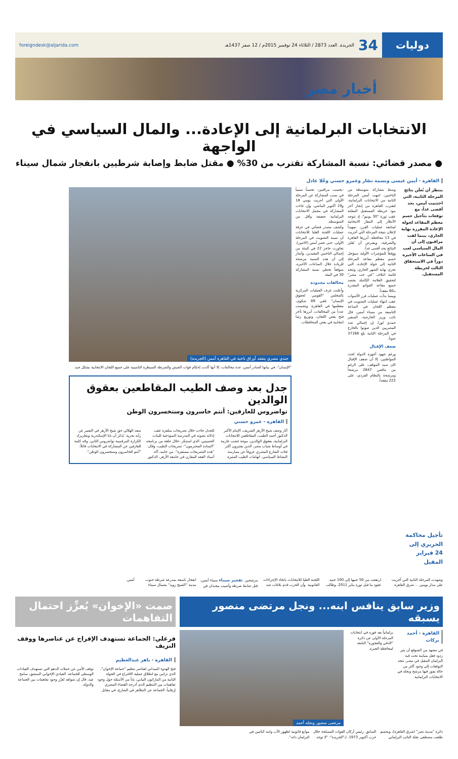دوليات
34
الجريدة. العدد 2873 / الثلاثاء 24 نوفمبر 2015م / 12 صفر 1437هـ
foreigndesk@aljarida.com
أخبار مصر
الانتخابات البرلمانية إلى الإعادة... والمال السياسي في الواجهة
● مصدر قضائي: نسبة المشاركة تقترب من 30% ● مقتل ضابط وإصابة شرطيين بانفجار شمال سيناء
القاهرة - أيمن عيسى ونسمة نصّار وعمرو حسني وعُلا عادل
ينتظر أن تُعلَن نتائج المرحلة الثانية، التي اختتمت أمس، بحد أقصى غداً، مع توقعات بتأجيل حسم معظم المقاعد لجولة الإعادة المقررة نهاية الجاري، بينما لفت مراقبون إلى أن المال السياسي لعب في الساعات الأخيرة دوراً في الاستحقاق الثالث لخريطة المستقبل.
تأجيل محاكمة الحريري إلى 24 فبراير المقبل
وسط مشاركة متوسطة من الناخبين، انتهت أمس المرحلة الثانية من الانتخابات البرلمانية، لتقترب القاهرة من إنجاز آخر بنود خريطة المستقبل المعلنة عقب ثورة "30 يونيو"، إذ تتوجه الأنظار إلى المقار الانتخابية لمتابعة عمليات الفرز، تمهيداً لإعلان نتيجة المرحلة التي أجريت في 13 محافظة، أبرزها القاهرة والشرقية، ويفترض أن تُعلن النتائج بحد أقصى غداً.
ووفقاً للمؤشرات الأولية سيؤجل حسم معظم مقاعد المرحلة الثانية إلى جولة الإعادة، التي تجرى نهاية الشهر الجاري، وتتجه قائمة ائتلاف "في حب مصر" لتحقيق العلامة الكاملة بحصد جميع مقاعد القوائم المقدرة بـ60 مقعداً.
وبينما بدأت عمليات فرز الأصوات عقب انتهاء عمليات التصويت في معظم اللجان في الساعة التاسعة من مساء أمس، قال نائب وزير الخارجية، السفير حمدي لوزا، إن إجمالي عدد المصريين الذين صوتوا بالخارج في المرحلة الثانية بلغ 37168 صوتاً.
ضعف الإقبال
ورغم جهود أجهزة الدولة لحث المواطنين، إلا أن ضعف الإقبال كان سيد الموقف، على الرغم من تنافس 2847 مرشحاً ومرشحة بالنظام الفردي، على 222 مقعداً.
-بحسب مراقبين- تحسناً نسبياً في نسب المشاركة عن المرحلة الأولى التي أجريت يومي 18 و19 أكتوبر الماضي، وإن جاءت المشاركة في مجمل الانتخابات البرلمانية ضعيفة وأقل من المتوسطة.
وكشف مصدر قضائي في غرفة عمليات اللجنة العليا للانتخابات أن نسبة التصويت في المرحلة الأولى، حتى عصر أمس (الاثنين)، تجاوزت حاجز 22 في المئة من إجمالي الناخبين المقيدين، وأشار إلى أن هذه النسبة مرشحة للزيادة خلال الساعات الأخيرة، متوقعاً تخطي نسبة المشاركة 30 في المئة.
مخالفات محدودة
وأعلنت غرف العمليات المركزية بالمجلس "القومي لحقوق الإنسان" تلقي 89 شكوى، معظمها في القاهرة، وتضمنت عدداً من المخالفات، أبرزها تأخر فتح بعض اللجان، وتوزيع رشا انتخابية في بعض المحافظات.
جندي مصري يتفقد أوراق ناخبة في القاهرة أمس (الجريدة)
"الإنسان"، في بيانها الصادر أمس، عدة مخالفات، إلا أنها أكدت إحكام قوات الجيش والشرطة السيطرة التامينية على جميع اللجان الانتخابية بشكل جيد.
جدل بعد وصف الطيب المقاطعين بعقوق الوالدين
تواضروس للعازفين: أنتم خاسرون وستخسرون الوطن
القاهرة - عمرو حسني
أثار وصف شيخ الأزهر الشريف، الإمام الأكبر الدكتور أحمد الطيب، المقاطعين للانتخابات البرلمانية، بعقوق الوالدين، موجة غضب عارمة في أوساط شباب مصر، الذين يعتبرون أكثر فئات الشارع المصري عزوفاً عن ممارسة النشاط السياسي. اتهامات الطيب المثيرة للجدل جاءت خلال تصريحات متلفزة عقب إدلائه بصوته في المدرسة النموذجية للبنات. الحسيني، الذي استنكر -خلال حلقة من برنامجه "السادة المحترمون"- تصريحات الطيب، وقال: "هذه التصريحات مستفزة". من جانبه، أكد أستاذ الفقه المقارن في جامعة الأزهر، الدكتور سعد الهلالي حق شيخ الأزهر في التعبير عن رأيه بحرية. يُذكر أن بابا الإسكندرية وبطريرك الكرازة المرقسية تواضروس الثاني، وجّه كلمة للعازفين عن المشاركة في الانتخابات قائلاً: "أنتم الخاسرون وستخسرون الوطن".
وشهدت المرحلة الثانية التي أجريت على مدار يومين ... شرق القاهرة ارتفعت من 50 جنيها إلى 100 جنيه. عقود ما قبل ثورة يناير 2011، وطالب اللجنة العليا للانتخابات باتخاذ الإجراءات القانونية. وأن الحزب قدم بلاغات ضد مرشحين. تفجير سيناء سيناء أمس، قتل ضابط شرطة وأصيب مجندان في انفجار ناسفة بمدرعة شرطة جنوب مدينة "الشيخ زويد" بشمال سيناء أمس.
وزير سابق ينافس ابنه... ونجل مرتضى منصور يسبقه
القاهرة - أحمد بركات
في مشهد من المتوقع أن يثير ردود فعل متباينة تحت قبة البرلمان المقبل في مصر، تتجه التوقعات إلى وجود أكثر من حالة يفوز فيها مرشح ونجله في الانتخابات البرلمانية.
برلمانياً بعد فوزه في انتخابات المرحلة الأولى عن دائرة "الدقي والعجوزة" التابعة لمحافظة الجيزة.
مرتضى منصور ونجله أحمد
دائرة "مدينة نصر" (شرق القاهرة)، وبحسم طلعت مصطفى نجلة النائب البرلماني السابق. رئيس أركان القوات المسلحة خلال حرب أكتوبر 1973. لـ"الجريدة": "لا توجد موانع قانونية لظهور الأب وابنه كنائبين في البرلمان ذاته".
صمت «الإخوان» يُعزِّز احتمال التفاهمات
فرغلي: الجماعة تستهدف الإفراج عن عناصرها ووقف النزيف
القاهرة - باهر عبدالعظيم
فتح الهدوء الميداني لعناصر تنظيم "جماعة الإخوان"، الذي تزامن مع انطلاق عملية الاقتراع في الجولة الثانية من الماراثون النيابي، باباً من الأسئلة حول وجود تفاهمات بين التنظيم الذي أدرجه القضاء المصري إرهابياً. الجماعة عن التظاهر في الشارع، في مقابل توقف الأمن عن حملات الدهم التي تستهدف القيادات الوسطى للجماعة. القيادي الإخواني المنشق، سامح عيد، قال إن شواهد تُعزّز وجود تفاهمات بين الجماعة والدولة.